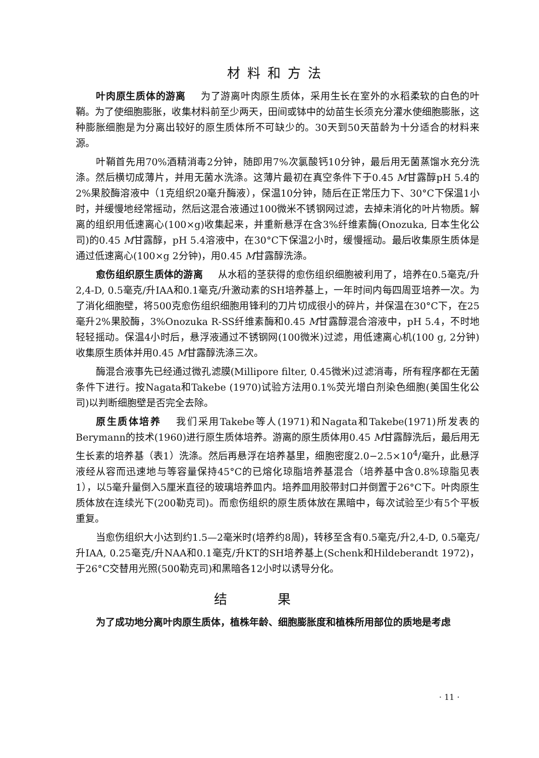材料和方法
叶肉原生质体的游离 为了游离叶肉原生质体，采用生长在室外的水稻柔软的白色的叶鞘。为了使细胞膨胀，收集材料前至少两天，田间或钵中的幼苗生长须充分灌水使细胞膨胀，这种膨胀细胞是为分离出较好的原生质体所不可缺少的。30天到50天苗龄为十分适合的材料来源。
叶鞘首先用70%酒精消毒2分钟，随即用7%次氯酸钙10分钟，最后用无菌蒸馏水充分洗涤。然后横切成薄片，并用无菌水洗涤。这薄片最初在真空条件下于0.45 M甘露醇pH 5.4的2%果胶酶溶液中（1克组织20毫升酶液），保温10分钟，随后在正常压力下、30°C下保温1小时，并缓慢地经常摇动，然后这混合液通过100微米不锈钢网过滤，去掉未消化的叶片物质。解离的组织用低速离心(100×g)收集起来，并重新悬浮在含3%纤维素酶(Onozuka, 日本生化公司)的0.45 M甘露醇，pH 5.4溶液中，在30°C下保温2小时，缓慢摇动。最后收集原生质体是通过低速离心(100×g 2分钟)，用0.45 M甘露醇洗涤。
愈伤组织原生质体的游离 从水稻的茎获得的愈伤组织细胞被利用了，培养在0.5毫克/升2,4-D, 0.5毫克/升IAA和0.1毫克/升激动素的SH培养基上，一年时间内每四周亚培养一次。为了消化细胞壁，将500克愈伤组织细胞用锋利的刀片切成很小的碎片，并保温在30°C下，在25毫升2%果胶酶，3%Onozuka R-SS纤维素酶和0.45 M甘露醇混合溶液中，pH 5.4，不时地轻轻摇动。保温4小时后，悬浮液通过不锈钢网(100微米)过滤，用低速离心机(100 g, 2分钟)收集原生质体并用0.45 M甘露醇洗涤三次。
酶混合液事先已经通过微孔滤膜(Millipore filter, 0.45微米)过滤消毒，所有程序都在无菌条件下进行。按Nagata和Takebe (1970)试验方法用0.1%荧光增白剂染色细胞(美国生化公司)以判断细胞壁是否完全去除。
原生质体培养 我们采用Takebe等人(1971)和Nagata和Takebe(1971)所发表的Berymann的技术(1960)进行原生质体培养。游离的原生质体用0.45 M甘露醇洗后，最后用无生长素的培养基（表1）洗涤。然后再悬浮在培养基里，细胞密度2.0−2.5×10<sup>4</sup>/毫升，此悬浮液经从容而迅速地与等容量保持45°C的已熔化琼脂培养基混合（培养基中含0.8%琼脂见表1），以5毫升量倒入5厘米直径的玻璃培养皿内。培养皿用胶带封口并倒置于26°C下。叶肉原生质体放在连续光下(200勒克司)。而愈伤组织的原生质体放在黑暗中，每次试验至少有5个平板重复。
当愈伤组织大小达到约1.5—2毫米时(培养约8周)，转移至含有0.5毫克/升2,4-D, 0.5毫克/升IAA, 0.25毫克/升NAA和0.1毫克/升KT的SH培养基上(Schenk和Hildeberandt 1972)，于26°C交替用光照(500勒克司)和黑暗各12小时以诱导分化。
结果
为了成功地分离叶肉原生质体，植株年龄、细胞膨胀度和植株所用部位的质地是考虑
· 11 ·